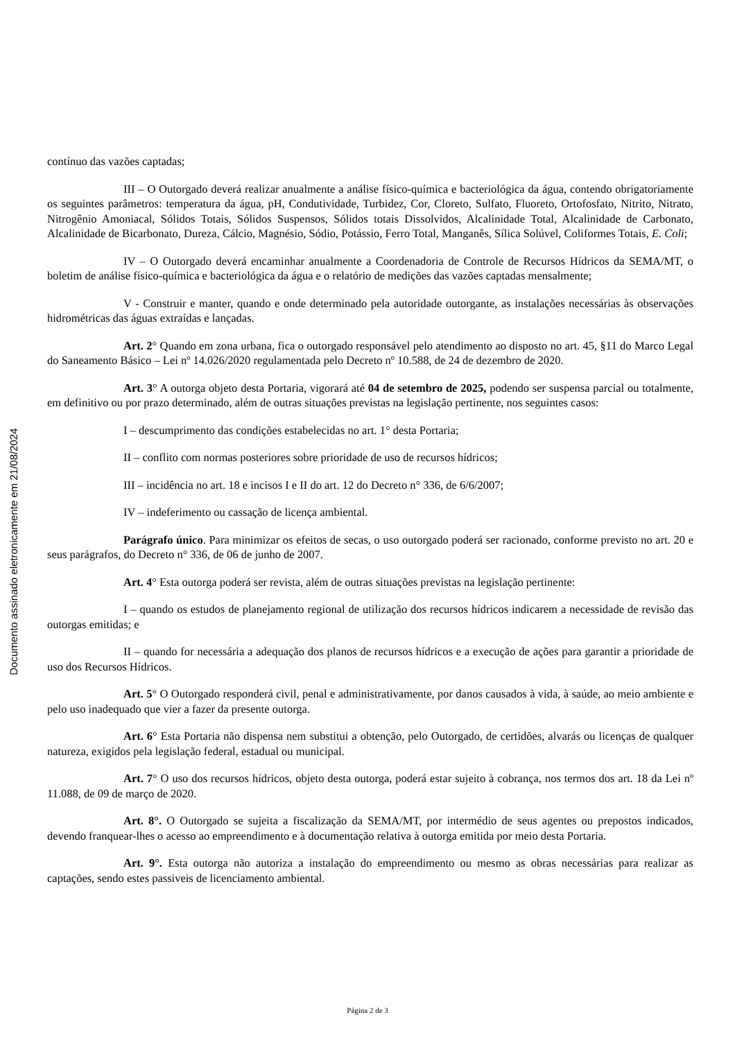contínuo das vazões captadas;
III – O Outorgado deverá realizar anualmente a análise físico-química e bacteriológica da água, contendo obrigatoriamente os seguintes parâmetros: temperatura da água, pH, Condutividade, Turbidez, Cor, Cloreto, Sulfato, Fluoreto, Ortofosfato, Nitrito, Nitrato, Nitrogênio Amoniacal, Sólidos Totais, Sólidos Suspensos, Sólidos totais Dissolvidos, Alcalinidade Total, Alcalinidade de Carbonato, Alcalinidade de Bicarbonato, Dureza, Cálcio, Magnésio, Sódio, Potássio, Ferro Total, Manganês, Sílica Solúvel, Coliformes Totais, E. Coli;
IV – O Outorgado deverá encaminhar anualmente a Coordenadoria de Controle de Recursos Hídricos da SEMA/MT, o boletim de análise físico-química e bacteriológica da água e o relatório de medições das vazões captadas mensalmente;
V - Construir e manter, quando e onde determinado pela autoridade outorgante, as instalações necessárias às observações hidrométricas das águas extraídas e lançadas.
Art. 2° Quando em zona urbana, fica o outorgado responsável pelo atendimento ao disposto no art. 45, §11 do Marco Legal do Saneamento Básico – Lei nº 14.026/2020 regulamentada pelo Decreto nº 10.588, de 24 de dezembro de 2020.
Art. 3° A outorga objeto desta Portaria, vigorará até 04 de setembro de 2025, podendo ser suspensa parcial ou totalmente, em definitivo ou por prazo determinado, além de outras situações previstas na legislação pertinente, nos seguintes casos:
I – descumprimento das condições estabelecidas no art. 1° desta Portaria;
II – conflito com normas posteriores sobre prioridade de uso de recursos hídricos;
III – incidência no art. 18 e incisos I e II do art. 12 do Decreto n° 336, de 6/6/2007;
IV – indeferimento ou cassação de licença ambiental.
Parágrafo único. Para minimizar os efeitos de secas, o uso outorgado poderá ser racionado, conforme previsto no art. 20 e seus parágrafos, do Decreto n° 336, de 06 de junho de 2007.
Art. 4° Esta outorga poderá ser revista, além de outras situações previstas na legislação pertinente:
I – quando os estudos de planejamento regional de utilização dos recursos hídricos indicarem a necessidade de revisão das outorgas emitidas; e
II – quando for necessária a adequação dos planos de recursos hídricos e a execução de ações para garantir a prioridade de uso dos Recursos Hídricos.
Art. 5° O Outorgado responderá civil, penal e administrativamente, por danos causados à vida, à saúde, ao meio ambiente e pelo uso inadequado que vier a fazer da presente outorga.
Art. 6° Esta Portaria não dispensa nem substitui a obtenção, pelo Outorgado, de certidões, alvarás ou licenças de qualquer natureza, exigidos pela legislação federal, estadual ou municipal.
Art. 7° O uso dos recursos hídricos, objeto desta outorga, poderá estar sujeito à cobrança, nos termos dos art. 18 da Lei nº 11.088, de 09 de março de 2020.
Art. 8°. O Outorgado se sujeita a fiscalização da SEMA/MT, por intermédio de seus agentes ou prepostos indicados, devendo franquear-lhes o acesso ao empreendimento e à documentação relativa à outorga emitida por meio desta Portaria.
Art. 9°. Esta outorga não autoriza a instalação do empreendimento ou mesmo as obras necessárias para realizar as captações, sendo estes passiveis de licenciamento ambiental.
Documento assinado eletronicamente em 21/08/2024
Página 2 de 3